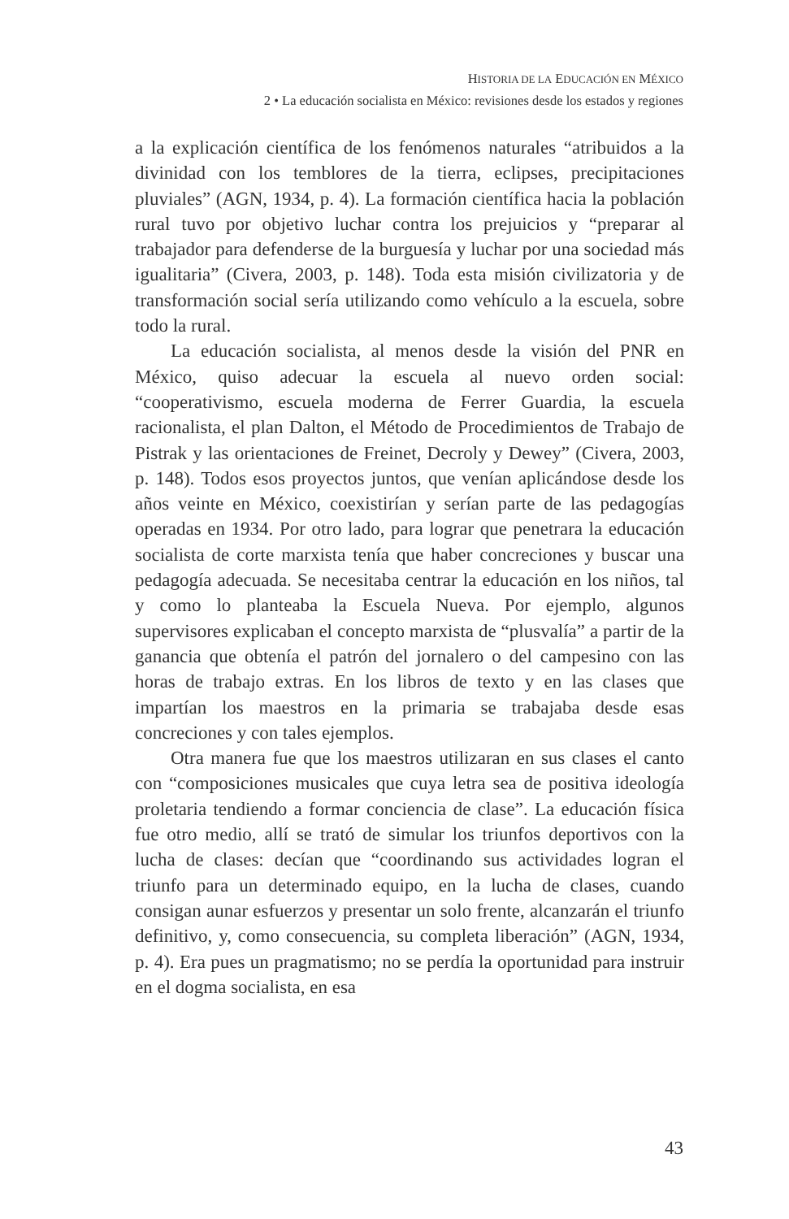HISTORIA DE LA EDUCACIÓN EN MÉXICO
2 • La educación socialista en México: revisiones desde los estados y regiones
a la explicación científica de los fenómenos naturales “atribuidos a la divinidad con los temblores de la tierra, eclipses, precipitaciones pluviales” (AGN, 1934, p. 4). La formación científica hacia la población rural tuvo por objetivo luchar contra los prejuicios y “preparar al trabajador para defenderse de la burguesía y luchar por una sociedad más igualitaria” (Civera, 2003, p. 148). Toda esta misión civilizatoria y de transformación social sería utilizando como vehículo a la escuela, sobre todo la rural.
La educación socialista, al menos desde la visión del PNR en México, quiso adecuar la escuela al nuevo orden social: “cooperativismo, escuela moderna de Ferrer Guardia, la escuela racionalista, el plan Dalton, el Método de Procedimientos de Trabajo de Pistrak y las orientaciones de Freinet, Decroly y Dewey” (Civera, 2003, p. 148). Todos esos proyectos juntos, que venían aplicándose desde los años veinte en México, coexistirían y serían parte de las pedagogías operadas en 1934. Por otro lado, para lograr que penetrara la educación socialista de corte marxista tenía que haber concreciones y buscar una pedagogía adecuada. Se necesitaba centrar la educación en los niños, tal y como lo planteaba la Escuela Nueva. Por ejemplo, algunos supervisores explicaban el concepto marxista de “plusvalía” a partir de la ganancia que obtenía el patrón del jornalero o del campesino con las horas de trabajo extras. En los libros de texto y en las clases que impartían los maestros en la primaria se trabajaba desde esas concreciones y con tales ejemplos.
Otra manera fue que los maestros utilizaran en sus clases el canto con “composiciones musicales que cuya letra sea de positiva ideología proletaria tendiendo a formar conciencia de clase”. La educación física fue otro medio, allí se trató de simular los triunfos deportivos con la lucha de clases: decían que “coordinando sus actividades logran el triunfo para un determinado equipo, en la lucha de clases, cuando consigan aunar esfuerzos y presentar un solo frente, alcanzarán el triunfo definitivo, y, como consecuencia, su completa liberación” (AGN, 1934, p. 4). Era pues un pragmatismo; no se perdía la oportunidad para instruir en el dogma socialista, en esa
43